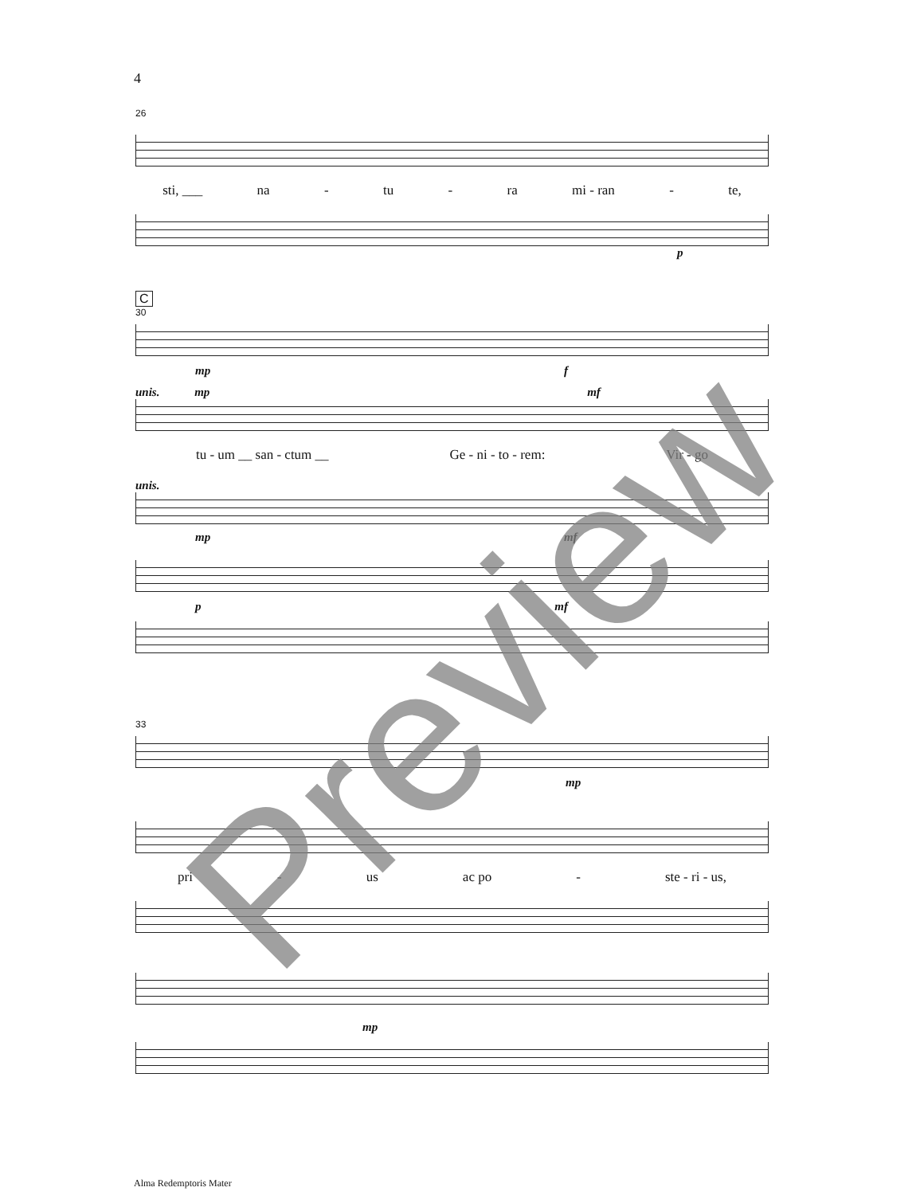4
26
sti, ___ na - tu - ra mi - ran - te,
p
C
30
mp f
unis. mp mf
tu - um __ san - ctum __ Ge - ni - to - rem: Vir - go
unis.
mp mf
p mf
33
mp
pri - us ac po - ste - ri - us,
mp
Preview
Alma Redemptoris Mater